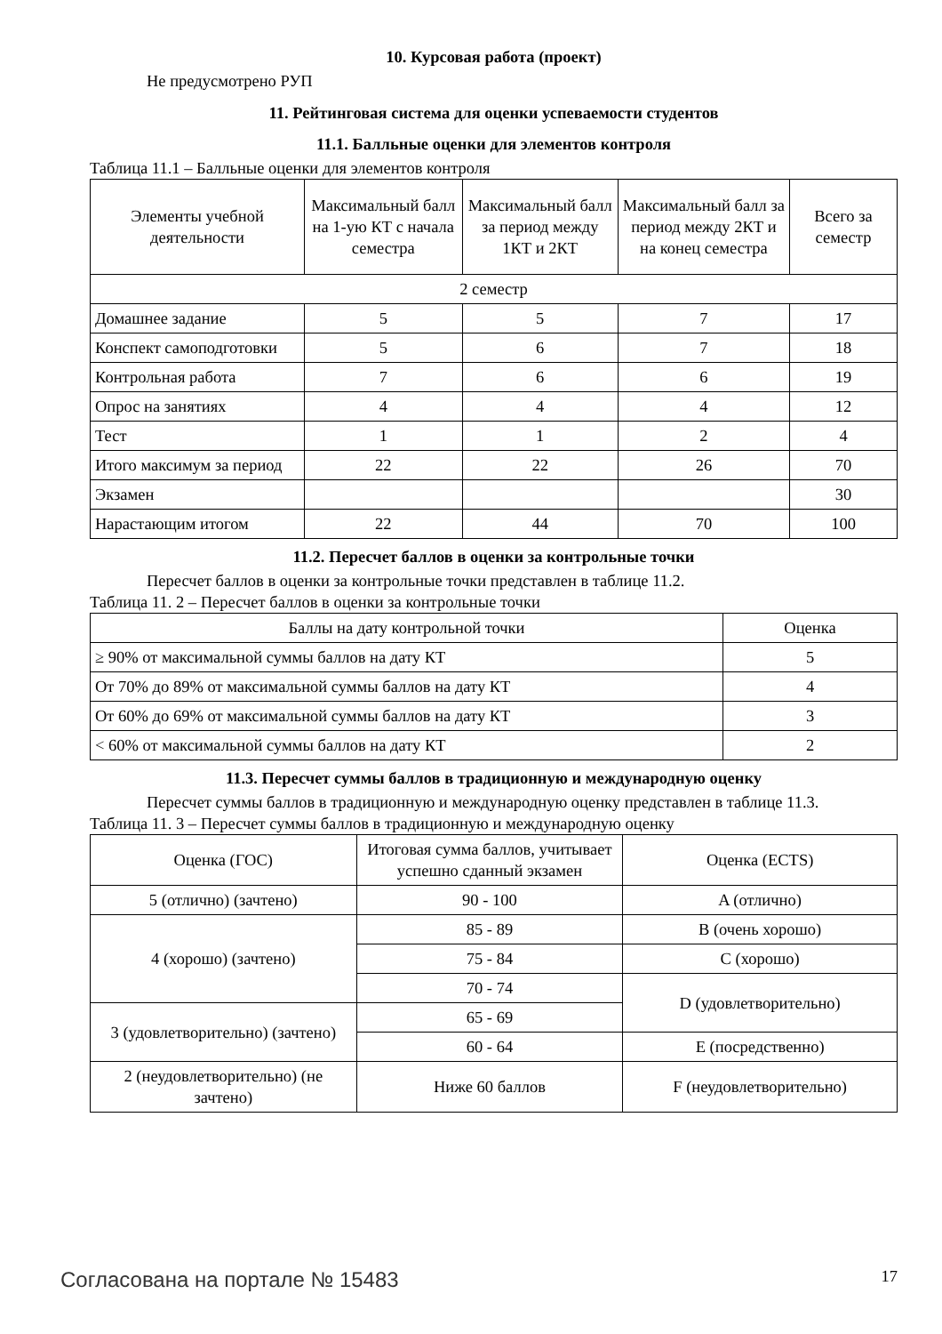10. Курсовая работа (проект)
Не предусмотрено РУП
11. Рейтинговая система для оценки успеваемости студентов
11.1. Балльные оценки для элементов контроля
Таблица 11.1 – Балльные оценки для элементов контроля
| Элементы учебной деятельности | Максимальный балл на 1-ую КТ с начала семестра | Максимальный балл за период между 1КТ и 2КТ | Максимальный балл за период между 2КТ и на конец семестра | Всего за семестр |
| --- | --- | --- | --- | --- |
| 2 семестр | | | | |
| Домашнее задание | 5 | 5 | 7 | 17 |
| Конспект самоподготовки | 5 | 6 | 7 | 18 |
| Контрольная работа | 7 | 6 | 6 | 19 |
| Опрос на занятиях | 4 | 4 | 4 | 12 |
| Тест | 1 | 1 | 2 | 4 |
| Итого максимум за период | 22 | 22 | 26 | 70 |
| Экзамен | | | | 30 |
| Нарастающим итогом | 22 | 44 | 70 | 100 |
11.2. Пересчет баллов в оценки за контрольные точки
Пересчет баллов в оценки за контрольные точки представлен в таблице 11.2.
Таблица 11. 2 – Пересчет баллов в оценки за контрольные точки
| Баллы на дату контрольной точки | Оценка |
| --- | --- |
| ≥ 90% от максимальной суммы баллов на дату КТ | 5 |
| От 70% до 89% от максимальной суммы баллов на дату КТ | 4 |
| От 60% до 69% от максимальной суммы баллов на дату КТ | 3 |
| < 60% от максимальной суммы баллов на дату КТ | 2 |
11.3. Пересчет суммы баллов в традиционную и международную оценку
Пересчет суммы баллов в традиционную и международную оценку представлен в таблице 11.3.
Таблица 11. 3 – Пересчет суммы баллов в традиционную и международную оценку
| Оценка (ГОС) | Итоговая сумма баллов, учитывает успешно сданный экзамен | Оценка (ECTS) |
| --- | --- | --- |
| 5 (отлично) (зачтено) | 90 - 100 | A (отлично) |
| 4 (хорошо) (зачтено) | 85 - 89 | B (очень хорошо) |
| | 75 - 84 | C (хорошо) |
| | 70 - 74 | D (удовлетворительно) |
| 3 (удовлетворительно) (зачтено) | 65 - 69 | |
| | 60 - 64 | E (посредственно) |
| 2 (неудовлетворительно) (не зачтено) | Ниже 60 баллов | F (неудовлетворительно) |
Согласована на портале № 15483 17